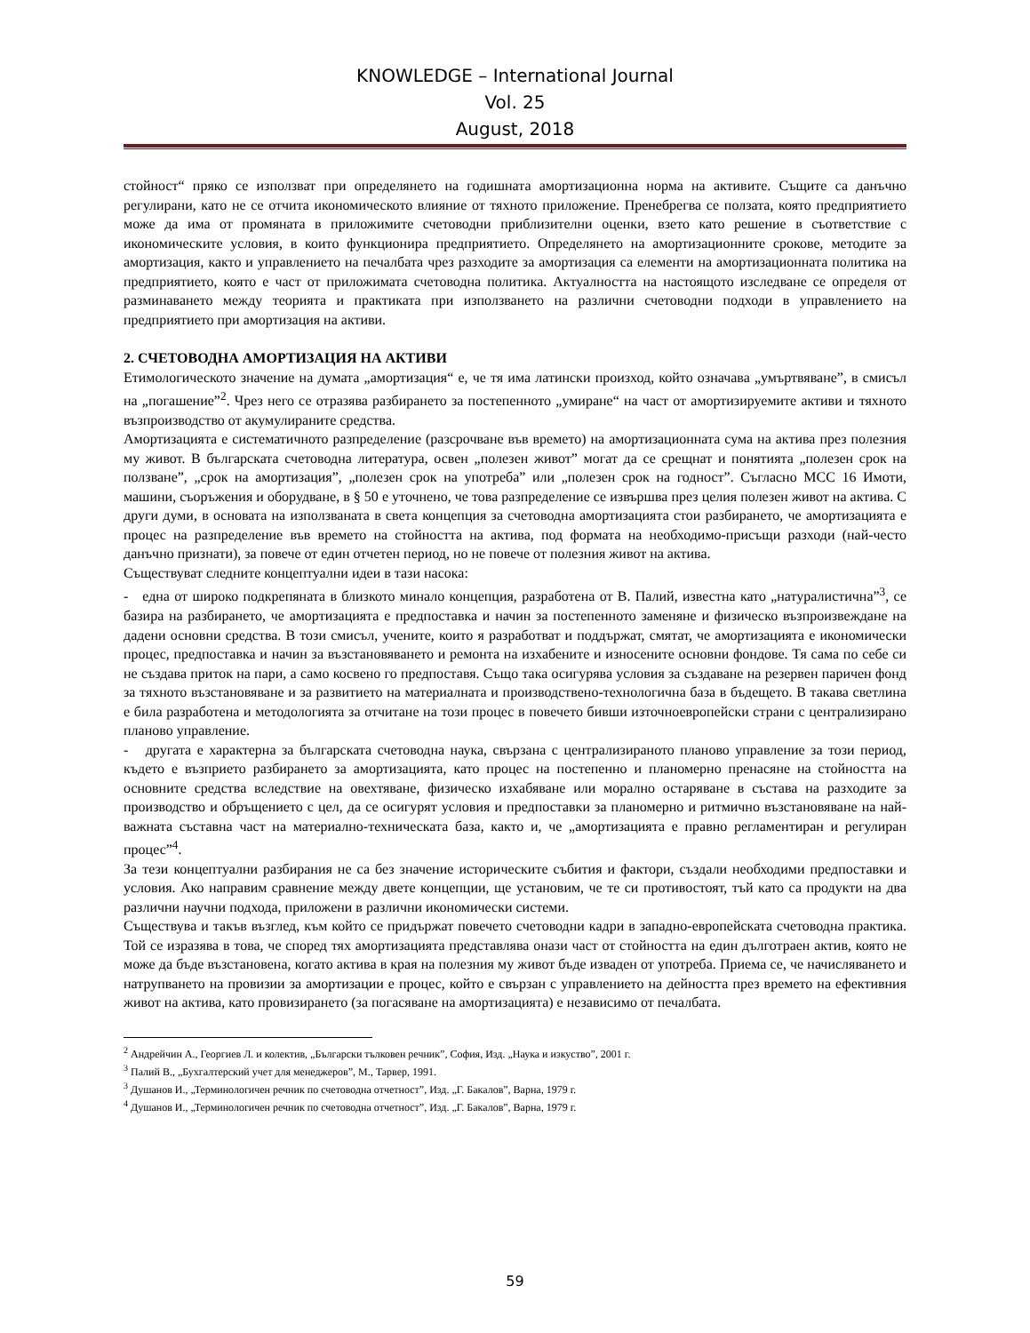KNOWLEDGE – International Journal
Vol. 25
August, 2018
стойност“ пряко се използват при определянето на годишната амортизационна норма на активите. Същите са данъчно регулирани, като не се отчита икономическото влияние от тяхното приложение. Пренебрегва се ползата, която предприятието може да има от промяната в приложимите счетоводни приблизителни оценки, взето като решение в съответствие с икономическите условия, в които функционира предприятието. Определянето на амортизационните срокове, методите за амортизация, както и управлението на печалбата чрез разходите за амортизация са елементи на амортизационната политика на предприятието, която е част от приложимата счетоводна политика. Актуалността на настоящото изследване се определя от разминаването между теорията и практиката при използването на различни счетоводни подходи в управлението на предприятието при амортизация на активи.
2. СЧЕТОВОДНА АМОРТИЗАЦИЯ НА АКТИВИ
Етимологическото значение на думата „амортизация“ е, че тя има латински произход, който означава „умъртвяване”, в смисъл на „погашение”<sup>2</sup>. Чрез него се отразява разбирането за постепенното „умиране“ на част от амортизируемите активи и тяхното възпроизводство от акумулираните средства.
Амортизацията е систематичното разпределение (разсрочване във времето) на амортизационната сума на актива през полезния му живот. В българската счетоводна литература, освен „полезен живот” могат да се срещнат и понятията „полезен срок на ползване”, „срок на амортизация”, „полезен срок на употреба” или „полезен срок на годност”. Съгласно МСС 16 Имоти, машини, съоръжения и оборудване, в § 50 е уточнено, че това разпределение се извършва през целия полезен живот на актива. С други думи, в основата на използваната в света концепция за счетоводна амортизацията стои разбирането, че амортизацията е процес на разпределение във времето на стойността на актива, под формата на необходимо-присъщи разходи (най-често данъчно признати), за повече от един отчетен период, но не повече от полезния живот на актива.
Съществуват следните концептуални идеи в тази насока:
- една от широко подкрепяната в близкото минало концепция, разработена от В. Палий, известна като „натуралистична”<sup>3</sup>, се базира на разбирането, че амортизацията е предпоставка и начин за постепенното заменяне и физическо възпроизвеждане на дадени основни средства. В този смисъл, учените, които я разработват и поддържат, смятат, че амортизацията е икономически процес, предпоставка и начин за възстановяването и ремонта на изхабените и износените основни фондове. Тя сама по себе си не създава приток на пари, а само косвено го предпоставя. Също така осигурява условия за създаване на резервен паричен фонд за тяхното възстановяване и за развитието на материалната и производствено-технологична база в бъдещето. В такава светлина е била разработена и методологията за отчитане на този процес в повечето бивши източноевропейски страни с централизирано планово управление.
- другата е характерна за българската счетоводна наука, свързана с централизираното планово управление за този период, където е възприето разбирането за амортизацията, като процес на постепенно и планомерно пренасяне на стойността на основните средства вследствие на овехтяване, физическо изхабяване или морално остаряване в състава на разходите за производство и обръщението с цел, да се осигурят условия и предпоставки за планомерно и ритмично възстановяване на най-важната съставна част на материално-техническата база, както и, че „амортизацията е правно регламентиран и регулиран процес”<sup>4</sup>.
За тези концептуални разбирания не са без значение историческите събития и фактори, създали необходими предпоставки и условия. Ако направим сравнение между двете концепции, ще установим, че те си противостоят, тъй като са продукти на два различни научни подхода, приложени в различни икономически системи.
Съществува и такъв възглед, към който се придържат повечето счетоводни кадри в западно-европейската счетоводна практика. Той се изразява в това, че според тях амортизацията представлява онази част от стойността на един дълготраен актив, която не може да бъде възстановена, когато актива в края на полезния му живот бъде изваден от употреба. Приема се, че начисляването и натрупването на провизии за амортизации е процес, който е свързан с управлението на дейността през времето на ефективния живот на актива, като провизирането (за погасяване на амортизацията) е независимо от печалбата.
<sup>2</sup> Андрейчин А., Георгиев Л. и колектив, „Български тълковен речник”, София, Изд. „Наука и изкуство”, 2001 г.
<sup>3</sup> Палий В., „Бухгалтерский учет для менеджеров”, М., Тарвер, 1991.
<sup>3</sup> Душанов И., „Терминологичен речник по счетоводна отчетност”, Изд. „Г. Бакалов”, Варна, 1979 г.
<sup>4</sup> Душанов И., „Терминологичен речник по счетоводна отчетност”, Изд. „Г. Бакалов”, Варна, 1979 г.
59